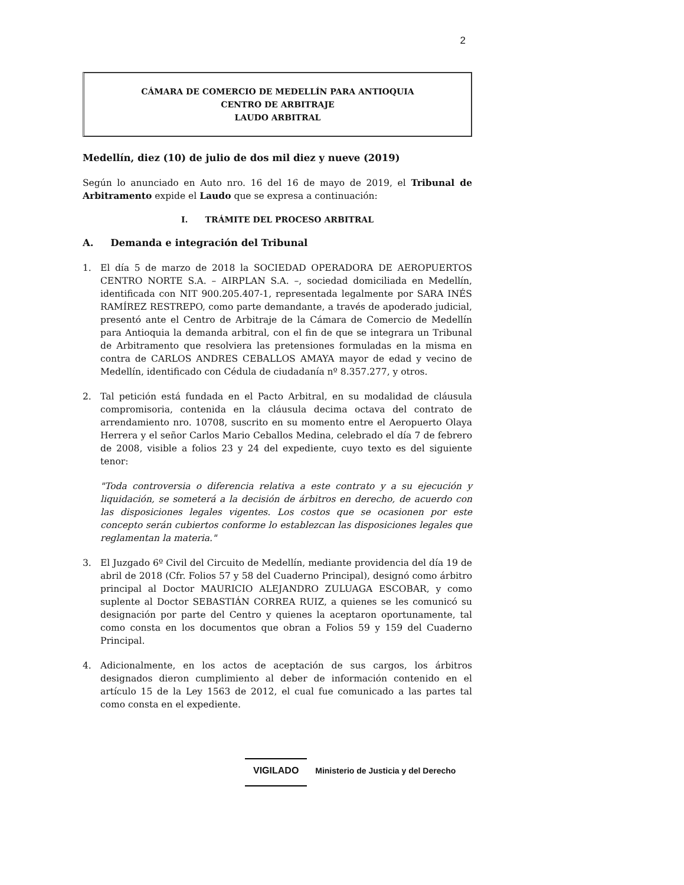2
CÁMARA DE COMERCIO DE MEDELLÍN PARA ANTIOQUIA
CENTRO DE ARBITRAJE
LAUDO ARBITRAL
Medellín, diez (10) de julio de dos mil diez y nueve (2019)
Según lo anunciado en Auto nro. 16 del 16 de mayo de 2019, el Tribunal de Arbitramento expide el Laudo que se expresa a continuación:
I. TRÁMITE DEL PROCESO ARBITRAL
A. Demanda e integración del Tribunal
1. El día 5 de marzo de 2018 la SOCIEDAD OPERADORA DE AEROPUERTOS CENTRO NORTE S.A. – AIRPLAN S.A. –, sociedad domiciliada en Medellín, identificada con NIT 900.205.407-1, representada legalmente por SARA INÉS RAMÍREZ RESTREPO, como parte demandante, a través de apoderado judicial, presentó ante el Centro de Arbitraje de la Cámara de Comercio de Medellín para Antioquia la demanda arbitral, con el fin de que se integrara un Tribunal de Arbitramento que resolviera las pretensiones formuladas en la misma en contra de CARLOS ANDRES CEBALLOS AMAYA mayor de edad y vecino de Medellín, identificado con Cédula de ciudadanía nº 8.357.277, y otros.
2. Tal petición está fundada en el Pacto Arbitral, en su modalidad de cláusula compromisoria, contenida en la cláusula decima octava del contrato de arrendamiento nro. 10708, suscrito en su momento entre el Aeropuerto Olaya Herrera y el señor Carlos Mario Ceballos Medina, celebrado el día 7 de febrero de 2008, visible a folios 23 y 24 del expediente, cuyo texto es del siguiente tenor:
"Toda controversia o diferencia relativa a este contrato y a su ejecución y liquidación, se someterá a la decisión de árbitros en derecho, de acuerdo con las disposiciones legales vigentes. Los costos que se ocasionen por este concepto serán cubiertos conforme lo establezcan las disposiciones legales que reglamentan la materia."
3. El Juzgado 6º Civil del Circuito de Medellín, mediante providencia del día 19 de abril de 2018 (Cfr. Folios 57 y 58 del Cuaderno Principal), designó como árbitro principal al Doctor MAURICIO ALEJANDRO ZULUAGA ESCOBAR, y como suplente al Doctor SEBASTIÁN CORREA RUIZ, a quienes se les comunicó su designación por parte del Centro y quienes la aceptaron oportunamente, tal como consta en los documentos que obran a Folios 59 y 159 del Cuaderno Principal.
4. Adicionalmente, en los actos de aceptación de sus cargos, los árbitros designados dieron cumplimiento al deber de información contenido en el artículo 15 de la Ley 1563 de 2012, el cual fue comunicado a las partes tal como consta en el expediente.
VIGILADO Ministerio de Justicia y del Derecho